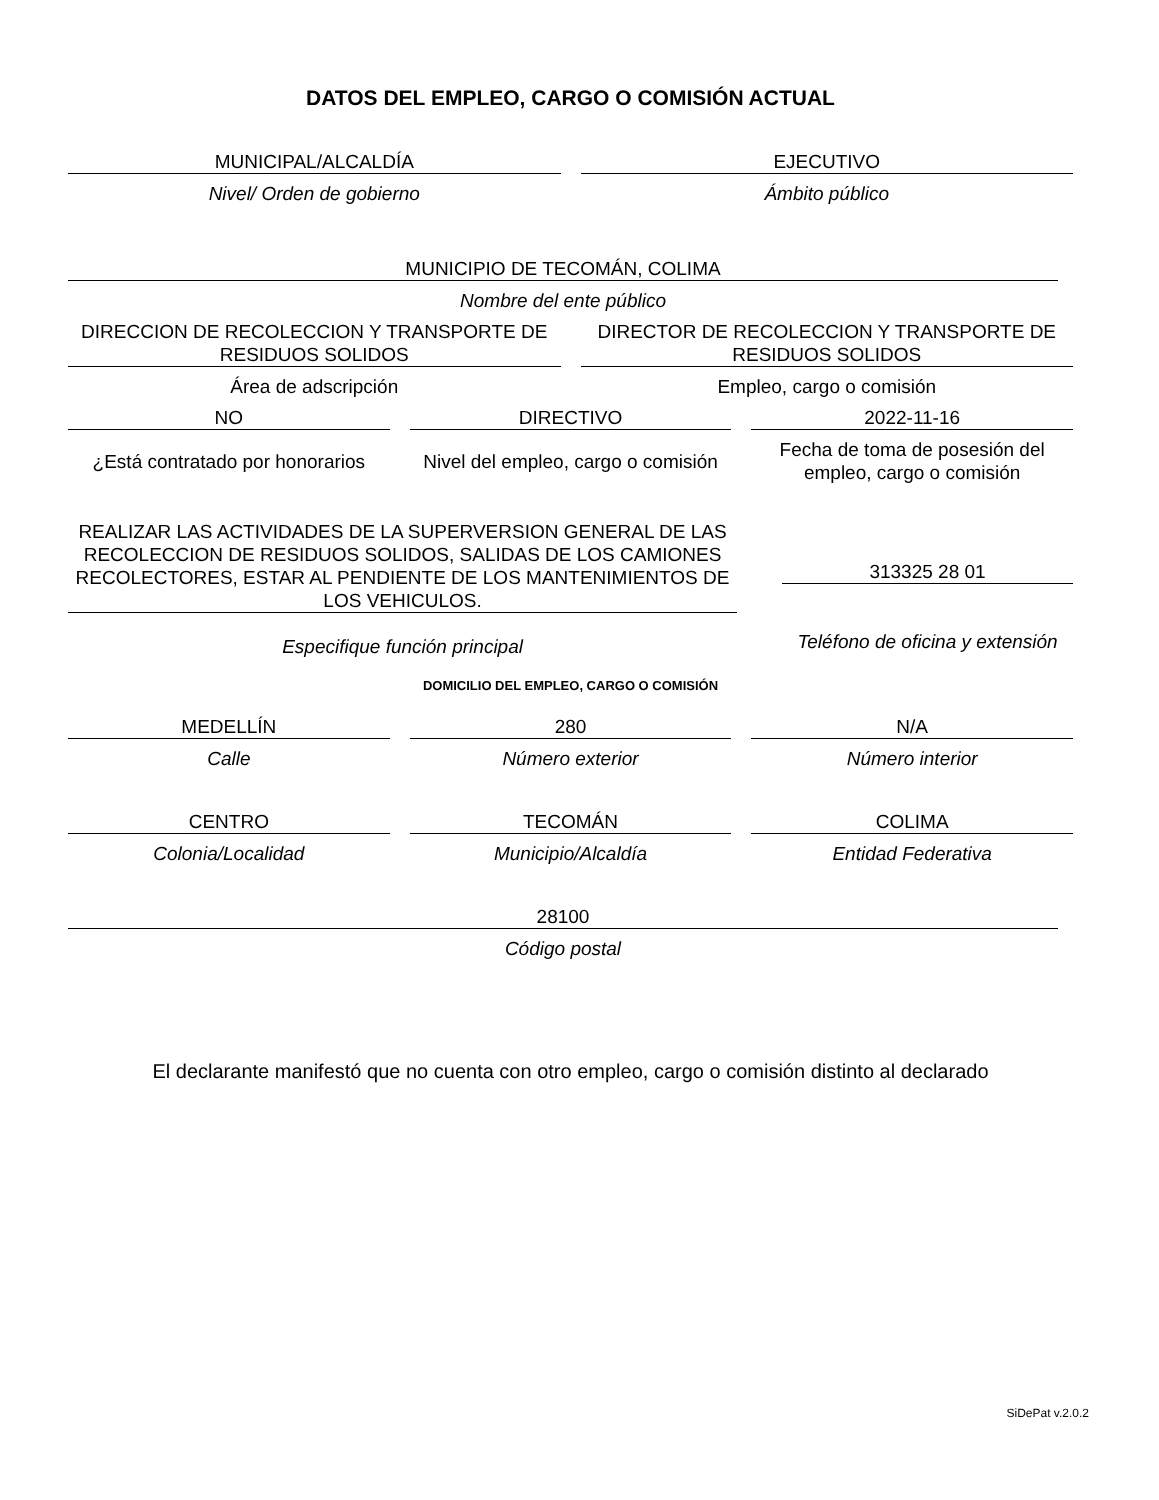DATOS DEL EMPLEO, CARGO O COMISIÓN ACTUAL
MUNICIPAL/ALCALDÍA
Nivel/ Orden de gobierno
EJECUTIVO
Ámbito público
MUNICIPIO DE TECOMÁN, COLIMA
Nombre del ente público
DIRECCION DE RECOLECCION Y TRANSPORTE DE RESIDUOS SOLIDOS
Área de adscripción
DIRECTOR DE RECOLECCION Y TRANSPORTE DE RESIDUOS SOLIDOS
Empleo, cargo o comisión
NO
¿Está contratado por honorarios
DIRECTIVO
Nivel del empleo, cargo o comisión
2022-11-16
Fecha de toma de posesión del empleo, cargo o comisión
REALIZAR LAS ACTIVIDADES DE LA SUPERVERSION GENERAL DE LAS RECOLECCION DE RESIDUOS SOLIDOS, SALIDAS DE LOS CAMIONES RECOLECTORES, ESTAR AL PENDIENTE DE LOS MANTENIMIENTOS DE LOS VEHICULOS.
Especifique función principal
313325 28 01
Teléfono de oficina y extensión
DOMICILIO DEL EMPLEO, CARGO O COMISIÓN
MEDELLÍN
Calle
280
Número exterior
N/A
Número interior
CENTRO
Colonia/Localidad
TECOMÁN
Municipio/Alcaldía
COLIMA
Entidad Federativa
28100
Código postal
El declarante manifestó que no cuenta con otro empleo, cargo o comisión distinto al declarado
SiDePat v.2.0.2